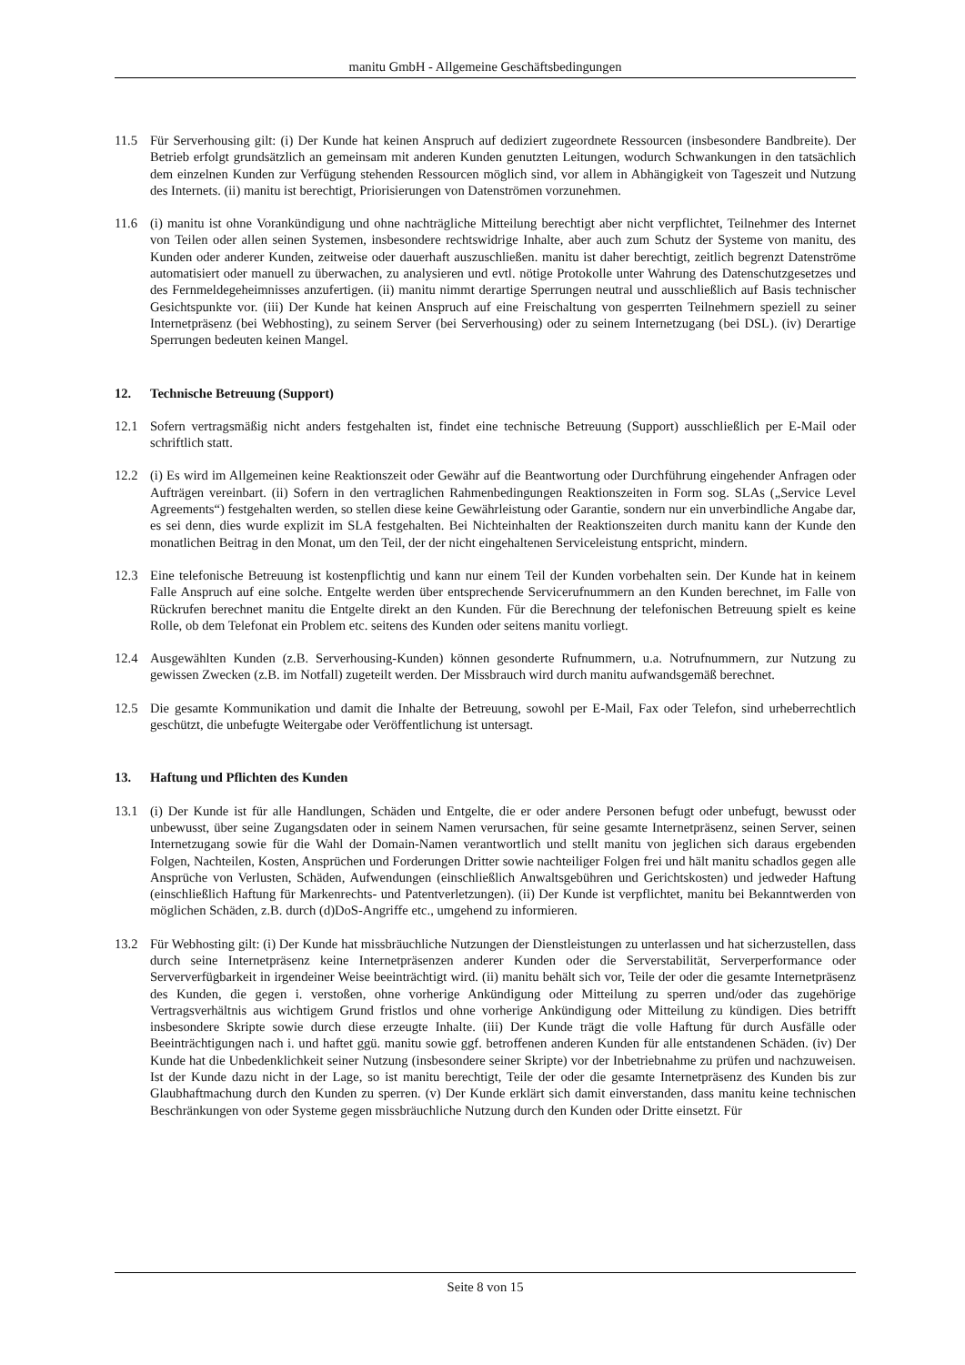manitu GmbH - Allgemeine Geschäftsbedingungen
11.5 Für Serverhousing gilt: (i) Der Kunde hat keinen Anspruch auf dediziert zugeordnete Ressourcen (insbesondere Bandbreite). Der Betrieb erfolgt grundsätzlich an gemeinsam mit anderen Kunden genutzten Leitungen, wodurch Schwankungen in den tatsächlich dem einzelnen Kunden zur Verfügung stehenden Ressourcen möglich sind, vor allem in Abhängigkeit von Tageszeit und Nutzung des Internets. (ii) manitu ist berechtigt, Priorisierungen von Datenströmen vorzunehmen.
11.6 (i) manitu ist ohne Vorankündigung und ohne nachträgliche Mitteilung berechtigt aber nicht verpflichtet, Teilnehmer des Internet von Teilen oder allen seinen Systemen, insbesondere rechtswidrige Inhalte, aber auch zum Schutz der Systeme von manitu, des Kunden oder anderer Kunden, zeitweise oder dauerhaft auszuschließen. manitu ist daher berechtigt, zeitlich begrenzt Datenströme automatisiert oder manuell zu überwachen, zu analysieren und evtl. nötige Protokolle unter Wahrung des Datenschutzgesetzes und des Fernmeldegeheimnisses anzufertigen. (ii) manitu nimmt derartige Sperrungen neutral und ausschließlich auf Basis technischer Gesichtspunkte vor. (iii) Der Kunde hat keinen Anspruch auf eine Freischaltung von gesperrten Teilnehmern speziell zu seiner Internetpräsenz (bei Webhosting), zu seinem Server (bei Serverhousing) oder zu seinem Internetzugang (bei DSL). (iv) Derartige Sperrungen bedeuten keinen Mangel.
12. Technische Betreuung (Support)
12.1 Sofern vertragsmäßig nicht anders festgehalten ist, findet eine technische Betreuung (Support) ausschließlich per E-Mail oder schriftlich statt.
12.2 (i) Es wird im Allgemeinen keine Reaktionszeit oder Gewähr auf die Beantwortung oder Durchführung eingehender Anfragen oder Aufträgen vereinbart. (ii) Sofern in den vertraglichen Rahmenbedingungen Reaktionszeiten in Form sog. SLAs („Service Level Agreements“) festgehalten werden, so stellen diese keine Gewährleistung oder Garantie, sondern nur ein unverbindliche Angabe dar, es sei denn, dies wurde explizit im SLA festgehalten. Bei Nichteinhalten der Reaktionszeiten durch manitu kann der Kunde den monatlichen Beitrag in den Monat, um den Teil, der der nicht eingehaltenen Serviceleistung entspricht, mindern.
12.3 Eine telefonische Betreuung ist kostenpflichtig und kann nur einem Teil der Kunden vorbehalten sein. Der Kunde hat in keinem Falle Anspruch auf eine solche. Entgelte werden über entsprechende Servicerufnummern an den Kunden berechnet, im Falle von Rückrufen berechnet manitu die Entgelte direkt an den Kunden. Für die Berechnung der telefonischen Betreuung spielt es keine Rolle, ob dem Telefonat ein Problem etc. seitens des Kunden oder seitens manitu vorliegt.
12.4 Ausgewählten Kunden (z.B. Serverhousing-Kunden) können gesonderte Rufnummern, u.a. Notrufnummern, zur Nutzung zu gewissen Zwecken (z.B. im Notfall) zugeteilt werden. Der Missbrauch wird durch manitu aufwandsgemäß berechnet.
12.5 Die gesamte Kommunikation und damit die Inhalte der Betreuung, sowohl per E-Mail, Fax oder Telefon, sind urheberrechtlich geschützt, die unbefugte Weitergabe oder Veröffentlichung ist untersagt.
13. Haftung und Pflichten des Kunden
13.1 (i) Der Kunde ist für alle Handlungen, Schäden und Entgelte, die er oder andere Personen befugt oder unbefugt, bewusst oder unbewusst, über seine Zugangsdaten oder in seinem Namen verursachen, für seine gesamte Internetpräsenz, seinen Server, seinen Internetzugang sowie für die Wahl der Domain-Namen verantwortlich und stellt manitu von jeglichen sich daraus ergebenden Folgen, Nachteilen, Kosten, Ansprüchen und Forderungen Dritter sowie nachteiliger Folgen frei und hält manitu schadlos gegen alle Ansprüche von Verlusten, Schäden, Aufwendungen (einschließlich Anwaltsgebühren und Gerichtskosten) und jedweder Haftung (einschließlich Haftung für Markenrechts- und Patentverletzungen). (ii) Der Kunde ist verpflichtet, manitu bei Bekanntwerden von möglichen Schäden, z.B. durch (d)DoS-Angriffe etc., umgehend zu informieren.
13.2 Für Webhosting gilt: (i) Der Kunde hat missbräuchliche Nutzungen der Dienstleistungen zu unterlassen und hat sicherzustellen, dass durch seine Internetpräsenz keine Internetpräsenzen anderer Kunden oder die Serverstabilität, Serverperformance oder Serververfügbarkeit in irgendeiner Weise beeinträchtigt wird. (ii) manitu behält sich vor, Teile der oder die gesamte Internetpräsenz des Kunden, die gegen i. verstoßen, ohne vorherige Ankündigung oder Mitteilung zu sperren und/oder das zugehörige Vertragsverhältnis aus wichtigem Grund fristlos und ohne vorherige Ankündigung oder Mitteilung zu kündigen. Dies betrifft insbesondere Skripte sowie durch diese erzeugte Inhalte. (iii) Der Kunde trägt die volle Haftung für durch Ausfälle oder Beeinträchtigungen nach i. und haftet ggü. manitu sowie ggf. betroffenen anderen Kunden für alle entstandenen Schäden. (iv) Der Kunde hat die Unbedenklichkeit seiner Nutzung (insbesondere seiner Skripte) vor der Inbetriebnahme zu prüfen und nachzuweisen. Ist der Kunde dazu nicht in der Lage, so ist manitu berechtigt, Teile der oder die gesamte Internetpräsenz des Kunden bis zur Glaubhaftmachung durch den Kunden zu sperren. (v) Der Kunde erklärt sich damit einverstanden, dass manitu keine technischen Beschränkungen von oder Systeme gegen missbräuchliche Nutzung durch den Kunden oder Dritte einsetzt. Für
Seite 8 von 15